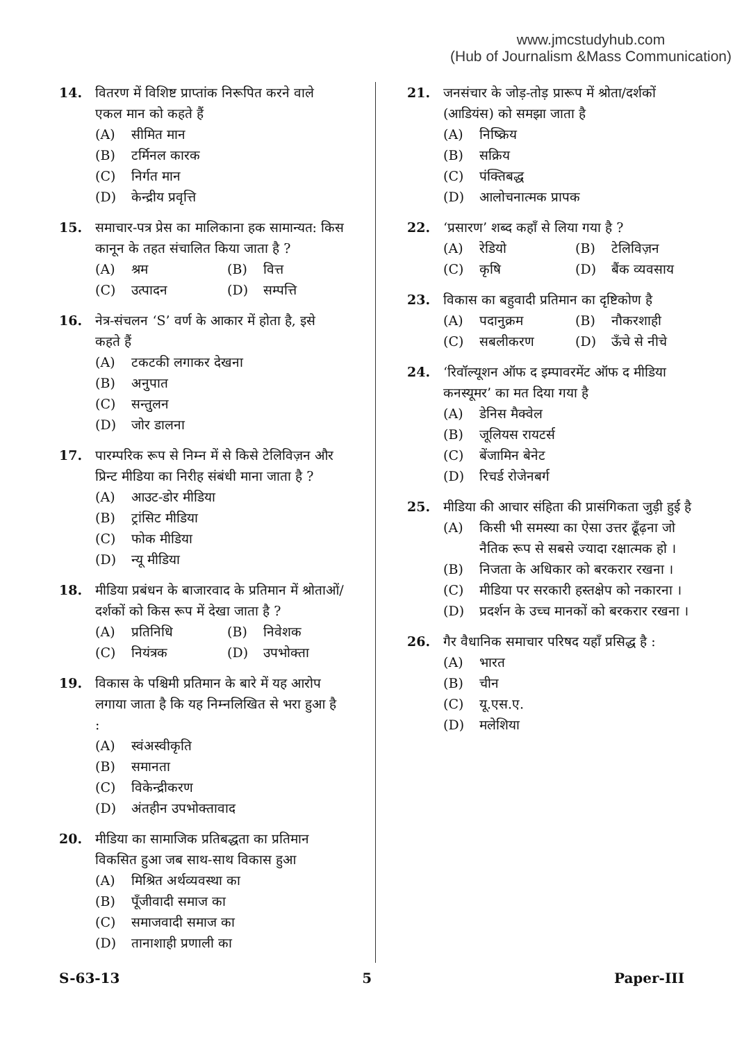www.jmcstudyhub.com
(Hub of Journalism &Mass Communication)
14. वितरण में विशिष्ट प्राप्तांक निरूपित करने वाले एकल मान को कहते हैं
(A) सीमित मान
(B) टर्मिनल कारक
(C) निर्गत मान
(D) केन्द्रीय प्रवृत्ति
15. समाचार-पत्र प्रेस का मालिकाना हक सामान्यत: किस कानून के तहत संचालित किया जाता है ?
(A) श्रम (B) वित्त
(C) उत्पादन (D) सम्पत्ति
16. नेत्र-संचलन ‘S’ वर्ण के आकार में होता है, इसे कहते हैं
(A) टकटकी लगाकर देखना
(B) अनुपात
(C) सन्तुलन
(D) जोर डालना
17. पारम्परिक रूप से निम्न में से किसे टेलिविज़न और प्रिन्ट मीडिया का निरीह संबंधी माना जाता है ?
(A) आउट-डोर मीडिया
(B) ट्रांसिट मीडिया
(C) फोक मीडिया
(D) न्यू मीडिया
18. मीडिया प्रबंधन के बाजारवाद के प्रतिमान में श्रोताओं/दर्शकों को किस रूप में देखा जाता है ?
(A) प्रतिनिधि (B) निवेशक
(C) नियंत्रक (D) उपभोक्ता
19. विकास के पश्चिमी प्रतिमान के बारे में यह आरोप लगाया जाता है कि यह निम्नलिखित से भरा हुआ है :
(A) स्वंअस्वीकृति
(B) समानता
(C) विकेन्द्रीकरण
(D) अंतहीन उपभोक्तावाद
20. मीडिया का सामाजिक प्रतिबद्धता का प्रतिमान विकसित हुआ जब साथ-साथ विकास हुआ
(A) मिश्रित अर्थव्यवस्था का
(B) पूँजीवादी समाज का
(C) समाजवादी समाज का
(D) तानाशाही प्रणाली का
21. जनसंचार के जोड़-तोड़ प्रारूप में श्रोता/दर्शकों (आडियंस) को समझा जाता है
(A) निष्क्रिय
(B) सक्रिय
(C) पंक्तिबद्ध
(D) आलोचनात्मक प्रापक
22. ‘प्रसारण’ शब्द कहाँ से लिया गया है ?
(A) रेडियो (B) टेलिविज़न
(C) कृषि (D) बैंक व्यवसाय
23. विकास का बहुवादी प्रतिमान का दृष्टिकोण है
(A) पदानुक्रम (B) नौकरशाही
(C) सबलीकरण (D) ऊँचे से नीचे
24. ‘रिवॉल्यूशन ऑफ द इम्पावरमेंट ऑफ द मीडिया कनस्यूमर’ का मत दिया गया है
(A) डेनिस मैक्वेल
(B) जूलियस रायटर्स
(C) बेंजामिन बेनेट
(D) रिचर्ड रोजेनबर्ग
25. मीडिया की आचार संहिता की प्रासंगिकता जुड़ी हुई है
(A) किसी भी समस्या का ऐसा उत्तर ढूँढ़ना जो नैतिक रूप से सबसे ज्यादा रक्षात्मक हो ।
(B) निजता के अधिकार को बरकरार रखना ।
(C) मीडिया पर सरकारी हस्तक्षेप को नकारना ।
(D) प्रदर्शन के उच्च मानकों को बरकरार रखना ।
26. गैर वैधानिक समाचार परिषद यहाँ प्रसिद्ध है :
(A) भारत
(B) चीन
(C) यू.एस.ए.
(D) मलेशिया
S-63-13 5 Paper-III